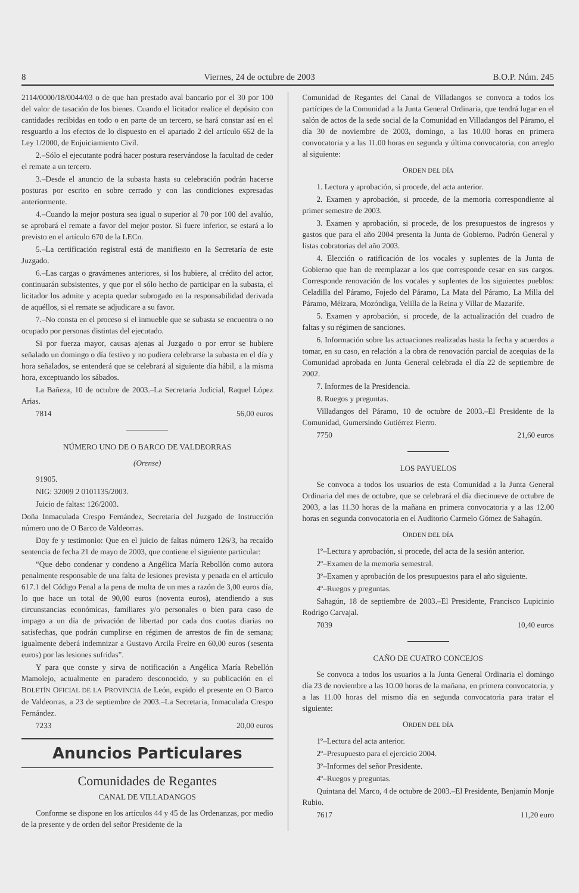8 Viernes, 24 de octubre de 2003 B.O.P. Núm. 245
2114/0000/18/0044/03 o de que han prestado aval bancario por el 30 por 100 del valor de tasación de los bienes. Cuando el licitador realice el depósito con cantidades recibidas en todo o en parte de un tercero, se hará constar así en el resguardo a los efectos de lo dispuesto en el apartado 2 del artículo 652 de la Ley 1/2000, de Enjuiciamiento Civil.
2.–Sólo el ejecutante podrá hacer postura reservándose la facultad de ceder el remate a un tercero.
3.–Desde el anuncio de la subasta hasta su celebración podrán hacerse posturas por escrito en sobre cerrado y con las condiciones expresadas anteriormente.
4.–Cuando la mejor postura sea igual o superior al 70 por 100 del avalúo, se aprobará el remate a favor del mejor postor. Si fuere inferior, se estará a lo previsto en el artículo 670 de la LECn.
5.–La certificación registral está de manifiesto en la Secretaría de este Juzgado.
6.–Las cargas o gravámenes anteriores, si los hubiere, al crédito del actor, continuarán subsistentes, y que por el sólo hecho de participar en la subasta, el licitador los admite y acepta quedar subrogado en la responsabilidad derivada de aquéllos, si el remate se adjudicare a su favor.
7.–No consta en el proceso si el inmueble que se subasta se encuentra o no ocupado por personas distintas del ejecutado.
Si por fuerza mayor, causas ajenas al Juzgado o por error se hubiere señalado un domingo o día festivo y no pudiera celebrarse la subasta en el día y hora señalados, se entenderá que se celebrará al siguiente día hábil, a la misma hora, exceptuando los sábados.
La Bañeza, 10 de octubre de 2003.–La Secretaria Judicial, Raquel López Arias.
7814 56,00 euros
NÚMERO UNO DE O BARCO DE VALDEORRAS
(Orense)
91905.
NIG: 32009 2 0101135/2003.
Juicio de faltas: 126/2003.
Doña Inmaculada Crespo Fernández, Secretaria del Juzgado de Instrucción número uno de O Barco de Valdeorras.
Doy fe y testimonio: Que en el juicio de faltas número 126/3, ha recaído sentencia de fecha 21 de mayo de 2003, que contiene el siguiente particular:
“Que debo condenar y condeno a Angélica María Rebollón como autora penalmente responsable de una falta de lesiones prevista y penada en el artículo 617.1 del Código Penal a la pena de multa de un mes a razón de 3,00 euros día, lo que hace un total de 90,00 euros (noventa euros), atendiendo a sus circunstancias económicas, familiares y/o personales o bien para caso de impago a un día de privación de libertad por cada dos cuotas diarias no satisfechas, que podrán cumplirse en régimen de arrestos de fin de semana; igualmente deberá indemnizar a Gustavo Arcila Freire en 60,00 euros (sesenta euros) por las lesiones sufridas”.
Y para que conste y sirva de notificación a Angélica María Rebellón Mamolejo, actualmente en paradero desconocido, y su publicación en el BOLETÍN OFICIAL DE LA PROVINCIA de León, expido el presente en O Barco de Valdeorras, a 23 de septiembre de 2003.–La Secretaria, Inmaculada Crespo Fernández.
7233 20,00 euros
Anuncios Particulares
Comunidades de Regantes
CANAL DE VILLADANGOS
Conforme se dispone en los artículos 44 y 45 de las Ordenanzas, por medio de la presente y de orden del señor Presidente de la
Comunidad de Regantes del Canal de Villadangos se convoca a todos los partícipes de la Comunidad a la Junta General Ordinaria, que tendrá lugar en el salón de actos de la sede social de la Comunidad en Villadangos del Páramo, el día 30 de noviembre de 2003, domingo, a las 10.00 horas en primera convocatoria y a las 11.00 horas en segunda y última convocatoria, con arreglo al siguiente:
ORDEN DEL DÍA
1. Lectura y aprobación, si procede, del acta anterior.
2. Examen y aprobación, si procede, de la memoria correspondiente al primer semestre de 2003.
3. Examen y aprobación, si procede, de los presupuestos de ingresos y gastos que para el año 2004 presenta la Junta de Gobierno. Padrón General y listas cobratorias del año 2003.
4. Elección o ratificación de los vocales y suplentes de la Junta de Gobierno que han de reemplazar a los que corresponde cesar en sus cargos. Corresponde renovación de los vocales y suplentes de los siguientes pueblos: Celadilla del Páramo, Fojedo del Páramo, La Mata del Páramo, La Milla del Páramo, Méizara, Mozóndiga, Velilla de la Reina y Villar de Mazarife.
5. Examen y aprobación, si procede, de la actualización del cuadro de faltas y su régimen de sanciones.
6. Información sobre las actuaciones realizadas hasta la fecha y acuerdos a tomar, en su caso, en relación a la obra de renovación parcial de acequias de la Comunidad aprobada en Junta General celebrada el día 22 de septiembre de 2002.
7. Informes de la Presidencia.
8. Ruegos y preguntas.
Villadangos del Páramo, 10 de octubre de 2003.–El Presidente de la Comunidad, Gumersindo Gutiérrez Fierro.
7750 21,60 euros
LOS PAYUELOS
Se convoca a todos los usuarios de esta Comunidad a la Junta General Ordinaria del mes de octubre, que se celebrará el día diecinueve de octubre de 2003, a las 11.30 horas de la mañana en primera convocatoria y a las 12.00 horas en segunda convocatoria en el Auditorio Carmelo Gómez de Sahagún.
ORDEN DEL DÍA
1º–Lectura y aprobación, si procede, del acta de la sesión anterior.
2º–Examen de la memoria semestral.
3º–Examen y aprobación de los presupuestos para el año siguiente.
4º–Ruegos y preguntas.
Sahagún, 18 de septiembre de 2003.–El Presidente, Francisco Lupicinio Rodrigo Carvajal.
7039 10,40 euros
CAÑO DE CUATRO CONCEJOS
Se convoca a todos los usuarios a la Junta General Ordinaria el domingo día 23 de noviembre a las 10.00 horas de la mañana, en primera convocatoria, y a las 11.00 horas del mismo día en segunda convocatoria para tratar el siguiente:
ORDEN DEL DÍA
1º–Lectura del acta anterior.
2º–Presupuesto para el ejercicio 2004.
3º–Informes del señor Presidente.
4º–Ruegos y preguntas.
Quintana del Marco, 4 de octubre de 2003.–El Presidente, Benjamín Monje Rubio.
7617 11,20 euro